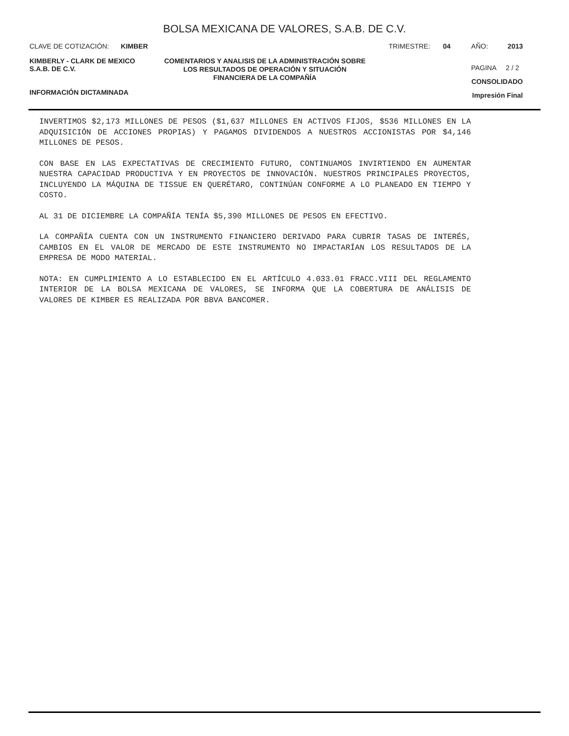BOLSA MEXICANA DE VALORES, S.A.B. DE C.V.
CLAVE DE COTIZACIÓN: KIMBER TRIMESTRE: 04 AÑO: 2013
KIMBERLY - CLARK DE MEXICO
S.A.B. DE C.V.
INFORMACIÓN DICTAMINADA
COMENTARIOS Y ANALISIS DE LA ADMINISTRACIÓN SOBRE LOS RESULTADOS DE OPERACIÓN Y SITUACIÓN FINANCIERA DE LA COMPAÑÍA
PAGINA 2 / 2
CONSOLIDADO
Impresión Final
INVERTIMOS $2,173 MILLONES DE PESOS ($1,637 MILLONES EN ACTIVOS FIJOS, $536 MILLONES EN LA ADQUISICIÓN DE ACCIONES PROPIAS) Y PAGAMOS DIVIDENDOS A NUESTROS ACCIONISTAS POR $4,146 MILLONES DE PESOS.
CON BASE EN LAS EXPECTATIVAS DE CRECIMIENTO FUTURO, CONTINUAMOS INVIRTIENDO EN AUMENTAR NUESTRA CAPACIDAD PRODUCTIVA Y EN PROYECTOS DE INNOVACIÓN. NUESTROS PRINCIPALES PROYECTOS, INCLUYENDO LA MÁQUINA DE TISSUE EN QUERÉTARO, CONTINÚAN CONFORME A LO PLANEADO EN TIEMPO Y COSTO.
AL 31 DE DICIEMBRE LA COMPAÑÍA TENÍA $5,390 MILLONES DE PESOS EN EFECTIVO.
LA COMPAÑÍA CUENTA CON UN INSTRUMENTO FINANCIERO DERIVADO PARA CUBRIR TASAS DE INTERÉS, CAMBIOS EN EL VALOR DE MERCADO DE ESTE INSTRUMENTO NO IMPACTARÍAN LOS RESULTADOS DE LA EMPRESA DE MODO MATERIAL.
NOTA: EN CUMPLIMIENTO A LO ESTABLECIDO EN EL ARTÍCULO 4.033.01 FRACC.VIII DEL REGLAMENTO INTERIOR DE LA BOLSA MEXICANA DE VALORES, SE INFORMA QUE LA COBERTURA DE ANÁLISIS DE VALORES DE KIMBER ES REALIZADA POR BBVA BANCOMER.